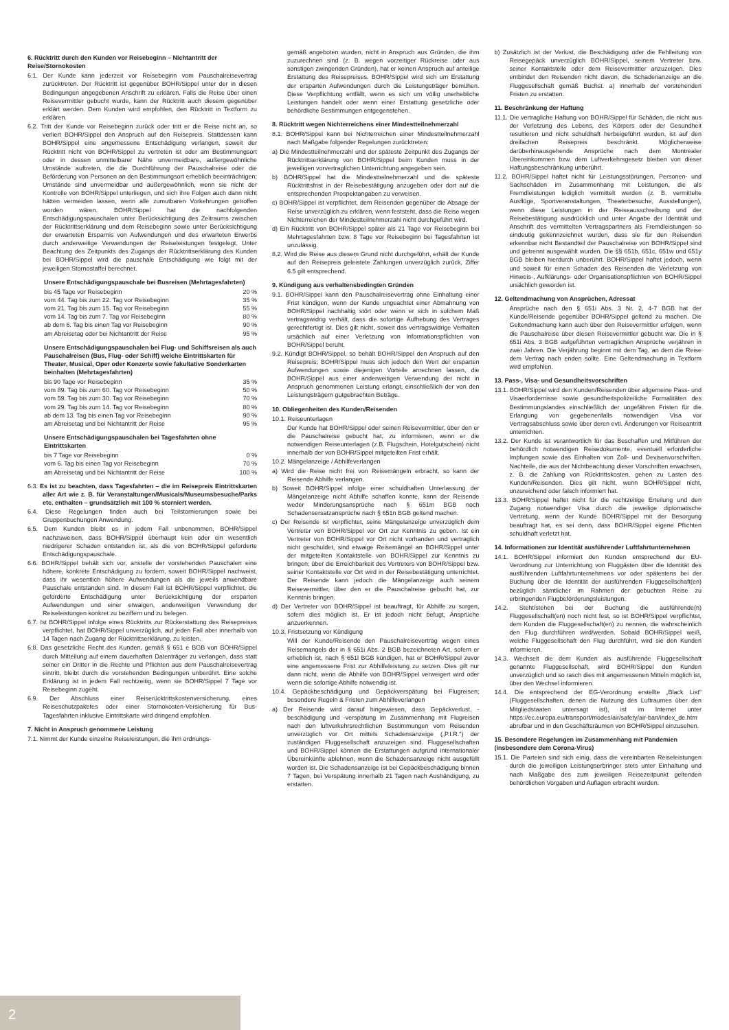6. Rücktritt durch den Kunden vor Reisebeginn – Nichtantritt der Reise/Stornokosten
6.1. Der Kunde kann jederzeit vor Reisebeginn vom Pauschalreisevertrag zurücktreten. Der Rücktritt ist gegenüber BOHR/Sippel unter der in diesen Bedingungen angegebenen Anschrift zu erklären. Falls die Reise über einen Reisevermittler gebucht wurde, kann der Rücktritt auch diesem gegenüber erklärt werden. Dem Kunden wird empfohlen, den Rücktritt in Textform zu erklären.
6.2. Tritt der Kunde vor Reisebeginn zurück oder tritt er die Reise nicht an, so verliert BOHR/Sippel den Anspruch auf den Reisepreis. Stattdessen kann BOHR/Sippel eine angemessene Entschädigung verlangen, soweit der Rücktritt nicht von BOHR/Sippel zu vertreten ist oder am Bestimmungsort oder in dessen unmittelbarer Nähe unvermeidbare, außergewöhnliche Umstände auftreten, die die Durchführung der Pauschalreise oder die Beförderung von Personen an den Bestimmungsort erheblich beeinträchtigen; Umstände sind unvermeidbar und außergewöhnlich, wenn sie nicht der Kontrolle von BOHR/Sippel unterliegen, und sich ihre Folgen auch dann nicht hätten vermeiden lassen, wenn alle zumutbaren Vorkehrungen getroffen worden wären. BOHR/Sippel hat die nachfolgenden Entschädigungspauschalen unter Berücksichtigung des Zeitraums zwischen der Rücktrittserklärung und dem Reisebeginn sowie unter Berücksichtigung der erwarteten Ersparnis von Aufwendungen und des erwarteten Erwerbs durch anderweitige Verwendungen der Reiseleistungen festgelegt. Unter Beachtung des Zeitpunkts des Zugangs der Rücktrittserklärung des Kunden bei BOHR/Sippel wird die pauschale Entschädigung wie folgt mit der jeweiligen Stornostaffel berechnet.
Unsere Entschädigungspauschale bei Busreisen (Mehrtagesfahrten)
| bis 45 Tage vor Reisebeginn | 20 % |
| vom 44. Tag bis zum 22. Tag vor Reisebeginn | 35 % |
| vom 21. Tag bis zum 15. Tag vor Reisebeginn | 55 % |
| vom 14. Tag bis zum 7. Tag vor Reisebeginn | 80 % |
| ab dem 6. Tag bis einen Tag vor Reisebeginn | 90 % |
| am Abreisetag oder bei Nichtantritt der Reise | 95 % |
Unsere Entschädigungspauschalen bei Flug- und Schiffsreisen als auch Pauschalreisen (Bus, Flug- oder Schiff) welche Eintrittskarten für Theater, Musical, Oper oder Konzerte sowie fakultative Sonderkarten beinhalten (Mehrtagesfahrten)
| bis 90 Tage vor Reisebeginn | 35 % |
| vom 89. Tag bis zum 60. Tag vor Reisebeginn | 50 % |
| vom 59. Tag bis zum 30. Tag vor Reisebeginn | 70 % |
| vom 29. Tag bis zum 14. Tag vor Reisebeginn | 80 % |
| ab dem 13. Tag bis einen Tag vor Reisebeginn | 90 % |
| am Abreisetag und bei Nichtantritt der Reise | 95 % |
Unsere Entschädigungspauschalen bei Tagesfahrten ohne Eintrittskarten
| bis 7 Tage vor Reisebeginn | 0 % |
| vom 6. Tag bis einen Tag vor Reisebeginn | 70 % |
| am Abreisetag und bei Nichtantritt der Reise | 100 % |
6.3. Es ist zu beachten, dass Tagesfahrten – die im Reisepreis Eintrittskarten aller Art wie z. B. für Veranstaltungen/Musicals/Museumsbesuche/Parks etc. enthalten – grundsätzlich mit 100 % storniert werden.
6.4. Diese Regelungen finden auch bei Teilstornierungen sowie bei Gruppenbuchungen Anwendung.
6.5. Dem Kunden bleibt es in jedem Fall unbenommen, BOHR/Sippel nachzuweisen, dass BOHR/Sippel überhaupt kein oder ein wesentlich niedrigerer Schaden entstanden ist, als die von BOHR/Sippel geforderte Entschädigungspauschale.
6.6. BOHR/Sippel behält sich vor, anstelle der vorstehenden Pauschalen eine höhere, konkrete Entschädigung zu fordern, soweit BOHR/Sippel nachweist, dass ihr wesentlich höhere Aufwendungen als die jeweils anwendbare Pauschale entstanden sind. In diesem Fall ist BOHR/Sippel verpflichtet, die geforderte Entschädigung unter Berücksichtigung der ersparten Aufwendungen und einer etwaigen, anderweitigen Verwendung der Reiseleistungen konkret zu beziffern und zu belegen.
6.7. Ist BOHR/Sippel infolge eines Rücktritts zur Rückerstattung des Reisepreises verpflichtet, hat BOHR/Sippel unverzüglich, auf jeden Fall aber innerhalb von 14 Tagen nach Zugang der Rücktrittserklärung, zu leisten.
6.8. Das gesetzliche Recht des Kunden, gemäß § 651 e BGB von BOHR/Sippel durch Mitteilung auf einem dauerhaften Datenträger zu verlangen, dass statt seiner ein Dritter in die Rechte und Pflichten aus dem Pauschalreisevertrag eintritt, bleibt durch die vorstehenden Bedingungen unberührt. Eine solche Erklärung ist in jedem Fall rechtzeitig, wenn sie BOHR/Sippel 7 Tage vor Reisebeginn zugeht.
6.9. Der Abschluss einer Reiserücktrittskostenversicherung, eines Reiseschutzpaketes oder einer Stornokosten-Versicherung für Bus-Tagesfahrten inklusive Eintrittskarte wird dringend empfohlen.
7. Nicht in Anspruch genommene Leistung
7.1. Nimmt der Kunde einzelne Reiseleistungen, die ihm ordnungs-
gemäß angeboten wurden, nicht in Anspruch aus Gründen, die ihm zuzurechnen sind (z. B. wegen vorzeitiger Rückreise oder aus sonstigen zwingenden Gründen), hat er keinen Anspruch auf anteilige Erstattung des Reisepreises. BOHR/Sippel wird sich um Erstattung der ersparten Aufwendungen durch die Leistungsträger bemühen. Diese Verpflichtung entfällt, wenn es sich um völlig unerhebliche Leistungen handelt oder wenn einer Erstattung gesetzliche oder behördliche Bestimmungen entgegenstehen.
8. Rücktritt wegen Nichterreichens einer Mindestteilnehmerzahl
8.1. BOHR/Sippel kann bei Nichterreichen einer Mindestteilnehmerzahl nach Maßgabe folgender Regelungen zurücktreten:
a) Die Mindestteilnehmerzahl und der späteste Zeitpunkt des Zugangs der Rücktrittserklärung von BOHR/Sippel beim Kunden muss in der jeweiligen vorvertraglichen Unterrichtung angegeben sein.
b) BOHR/Sippel hat die Mindestteilnehmerzahl und die späteste Rücktrittsfrist in der Reisebestätigung anzugeben oder dort auf die entsprechenden Prospektangaben zu verweisen.
c) BOHR/Sippel ist verpflichtet, dem Reisenden gegenüber die Absage der Reise unverzüglich zu erklären, wenn feststeht, dass die Reise wegen Nichterreichen der Mindestteilnehmerzahl nicht durchgeführt wird.
d) Ein Rücktritt von BOHR/Sippel später als 21 Tage vor Reisebeginn bei Mehrtagesfahrten bzw. 8 Tage vor Reisebeginn bei Tagesfahrten ist unzulässig.
8.2. Wird die Reise aus diesem Grund nicht durchgeführt, erhält der Kunde auf den Reisepreis geleistete Zahlungen unverzüglich zurück, Ziffer 6.5 gilt entsprechend.
9. Kündigung aus verhaltensbedingten Gründen
9.1. BOHR/Sippel kann den Pauschalreisevertrag ohne Einhaltung einer Frist kündigen, wenn der Kunde ungeachtet einer Abmahnung von BOHR/Sippel nachhaltig stört oder wenn er sich in solchem Maß vertragswidrig verhält, dass die sofortige Aufhebung des Vertrages gerechtfertigt ist. Dies gilt nicht, soweit das vertragswidrige Verhalten ursächlich auf einer Verletzung von Informationspflichten von BOHR/Sippel beruht.
9.2. Kündigt BOHR/Sippel, so behält BOHR/Sippel den Anspruch auf den Reisepreis; BOHR/Sippel muss sich jedoch den Wert der ersparten Aufwendungen sowie diejenigen Vorteile anrechnen lassen, die BOHR/Sippel aus einer anderweitigen Verwendung der nicht in Anspruch genommenen Leistung erlangt, einschließlich der von den Leistungsträgern gutgebrachten Beträge.
10. Obliegenheiten des Kunden/Reisenden
10.1. Reiseunterlagen
Der Kunde hat BOHR/Sippel oder seinen Reisevermittler, über den er die Pauschalreise gebucht hat, zu informieren, wenn er die notwendigen Reiseunterlagen (z.B. Flugschein, Hotelgutschein) nicht innerhalb der von BOHR/Sippel mitgeteilten Frist erhält.
10.2. Mängelanzeige / Abhilfeverlangen
a) Wird die Reise nicht frei von Reisemängeln erbracht, so kann der Reisende Abhilfe verlangen.
b) Soweit BOHR/Sippel infolge einer schuldhaften Unterlassung der Mängelanzeige nicht Abhilfe schaffen konnte, kann der Reisende weder Minderungsansprüche nach § 651m BGB noch Schadensersatzansprüche nach § 651n BGB geltend machen.
c) Der Reisende ist verpflichtet, seine Mängelanzeige unverzüglich dem Vertreter von BOHR/Sippel vor Ort zur Kenntnis zu geben. Ist ein Vertreter von BOHR/Sippel vor Ort nicht vorhanden und vertraglich nicht geschuldet, sind etwaige Reisemängel an BOHR/Sippel unter der mitgeteilten Kontaktstelle von BOHR/Sippel zur Kenntnis zu bringen; über die Erreichbarkeit des Vertreters von BOHR/Sippel bzw. seiner Kontaktstelle vor Ort wird in der Reisebestätigung unterrichtet. Der Reisende kann jedoch die Mängelanzeige auch seinem Reisevermittler, über den er die Pauschalreise gebucht hat, zur Kenntnis bringen.
d) Der Vertreter von BOHR/Sippel ist beauftragt, für Abhilfe zu sorgen, sofern dies möglich ist. Er ist jedoch nicht befugt, Ansprüche anzuerkennen.
10.3. Fristsetzung vor Kündigung
Will der Kunde/Reisende den Pauschalreisevertrag wegen eines Reisemangels der in § 651i Abs. 2 BGB bezeichneten Art, sofern er erheblich ist, nach § 651l BGB kündigen, hat er BOHR/Sippel zuvor eine angemessene Frist zur Abhilfeleistung zu setzen. Dies gilt nur dann nicht, wenn die Abhilfe von BOHR/Sippel verweigert wird oder wenn die sofortige Abhilfe notwendig ist.
10.4. Gepäckbeschädigung und Gepäckverspätung bei Flugreisen; besondere Regeln & Fristen zum Abhilfeverlangen
a) Der Reisende wird darauf hingewiesen, dass Gepäckverlust, -beschädigung und -verspätung im Zusammenhang mit Flugreisen nach den luftverkehrsrechtlichen Bestimmungen vom Reisenden unverzüglich vor Ort mittels Schadensanzeige („P.I.R.") der zuständigen Fluggesellschaft anzuzeigen sind. Fluggesellschaften und BOHR/Sippel können die Erstattungen aufgrund internationaler Übereinkünfte ablehnen, wenn die Schadensanzeige nicht ausgefüllt worden ist. Die Schadensanzeige ist bei Gepäckbeschädigung binnen 7 Tagen, bei Verspätung innerhalb 21 Tagen nach Aushändigung, zu erstatten.
b) Zusätzlich ist der Verlust, die Beschädigung oder die Fehlleitung von Reisegepäck unverzüglich BOHR/Sippel, seinem Vertreter bzw. seiner Kontaktstelle oder dem Reisevermittler anzuzeigen. Dies entbindet den Reisenden nicht davon, die Schadenanzeige an die Fluggesellschaft gemäß Buchst. a) innerhalb der vorstehenden Fristen zu erstatten.
11. Beschränkung der Haftung
11.1. Die vertragliche Haftung von BOHR/Sippel für Schäden, die nicht aus der Verletzung des Lebens, des Körpers oder der Gesundheit resultieren und nicht schuldhaft herbeigeführt wurden, ist auf den dreifachen Reisepreis beschränkt. Möglicherweise darüberhinausgehende Ansprüche nach dem Montrealer Übereinkommen bzw. dem Luftverkehrsgesetz bleiben von dieser Haftungsbeschränkung unberührt.
11.2. BOHR/Sippel haftet nicht für Leistungsstörungen, Personen- und Sachschäden im Zusammenhang mit Leistungen, die als Fremdleistungen lediglich vermittelt werden (z. B. vermittelte Ausflüge, Sportveranstaltungen, Theaterbesuche, Ausstellungen), wenn diese Leistungen in der Reiseausschreibung und der Reisebestätigung ausdrücklich und unter Angabe der Identität und Anschrift des vermittelten Vertragspartners als Fremdleistungen so eindeutig gekennzeichnet wurden, dass sie für den Reisenden erkennbar nicht Bestandteil der Pauschalreise von BOHR/Sippel sind und getrennt ausgewählt wurden. Die §§ 651b, 651c, 651w und 651y BGB bleiben hierdurch unberührt. BOHR/Sippel haftet jedoch, wenn und soweit für einen Schaden des Reisenden die Verletzung von Hinweis-, Aufklärungs- oder Organisationspflichten von BOHR/Sippel ursächlich geworden ist.
12. Geltendmachung von Ansprüchen, Adressat
Ansprüche nach den § 651i Abs. 3 Nr. 2, 4-7 BGB hat der Kunde/Reisende gegenüber BOHR/Sippel geltend zu machen. Die Geltendmachung kann auch über den Reisevermittler erfolgen, wenn die Pauschalreise über diesen Reisevermittler gebucht war. Die in § 651i Abs. 3 BGB aufgeführten vertraglichen Ansprüche verjähren in zwei Jahren. Die Verjährung beginnt mit dem Tag, an dem die Reise dem Vertrag nach enden sollte. Eine Geltendmachung in Textform wird empfohlen.
13. Pass-, Visa- und Gesundheitsvorschriften
13.1. BOHR/Sippel wird den Kunden/Reisenden über allgemeine Pass- und Visaerfordernisse sowie gesundheitspolizeiliche Formalitäten des Bestimmungslandes einschließlich der ungefähren Fristen für die Erlangung von gegebenenfalls notwendigen Visa vor Vertragsabschluss sowie über deren evtl. Änderungen vor Reiseantritt unterrichten.
13.2. Der Kunde ist verantwortlich für das Beschaffen und Mitführen der behördlich notwendigen Reisedokumente, eventuell erforderliche Impfungen sowie das Einhalten von Zoll- und Devisenvorschriften. Nachteile, die aus der Nichtbeachtung dieser Vorschriften erwachsen, z. B. die Zahlung von Rücktrittskosten, gehen zu Lasten des Kunden/Reisenden. Dies gilt nicht, wenn BOHR/Sippel nicht, unzureichend oder falsch informiert hat.
13.3. BOHR/Sippel haftet nicht für die rechtzeitige Erteilung und den Zugang notwendiger Visa durch die jeweilige diplomatische Vertretung, wenn der Kunde BOHR/Sippel mit der Besorgung beauftragt hat, es sei denn, dass BOHR/Sippel eigene Pflichten schuldhaft verletzt hat.
14. Informationen zur Identität ausführender Luftfahrtunternehmen
14.1. BOHR/Sippel informiert den Kunden entsprechend der EU-Verordnung zur Unterrichtung von Fluggästen über die Identität des ausführenden Luftfahrtunternehmens vor oder spätestens bei der Buchung über die Identität der ausführenden Fluggesellschaft(en) bezüglich sämtlicher im Rahmen der gebuchten Reise zu erbringenden Flugbeförderungsleistungen.
14.2. Steht/stehen bei der Buchung die ausführende(n) Fluggesellschaft(en) noch nicht fest, so ist BOHR/Sippel verpflichtet, dem Kunden die Fluggesellschaft(en) zu nennen, die wahrscheinlich den Flug durchführen wird/werden. Sobald BOHR/Sippel weiß, welche Fluggesellschaft den Flug durchführt, wird sie den Kunden informieren.
14.3. Wechselt die dem Kunden als ausführende Fluggesellschaft genannte Fluggesellschaft, wird BOHR/Sippel den Kunden unverzüglich und so rasch dies mit angemessenen Mitteln möglich ist, über den Wechsel informieren.
14.4. Die entsprechend der EG-Verordnung erstellte „Black List" (Fluggesellschaften, denen die Nutzung des Luftraumes über den Mitgliedstaaten untersagt ist), ist im Internet unter https://ec.europa.eu/transport/modes/air/safety/air-ban/index_de.htm abrufbar und in den Geschäftsräumen von BOHR/Sippel einzusehen.
15. Besondere Regelungen im Zusammenhang mit Pandemien (insbesondere dem Corona-Virus)
15.1. Die Parteien sind sich einig, dass die vereinbarten Reiseleistungen durch die jeweiligen Leistungserbringer stets unter Einhaltung und nach Maßgabe des zum jeweiligen Reisezeitpunkt geltenden behördlichen Vorgaben und Auflagen erbracht werden.
2